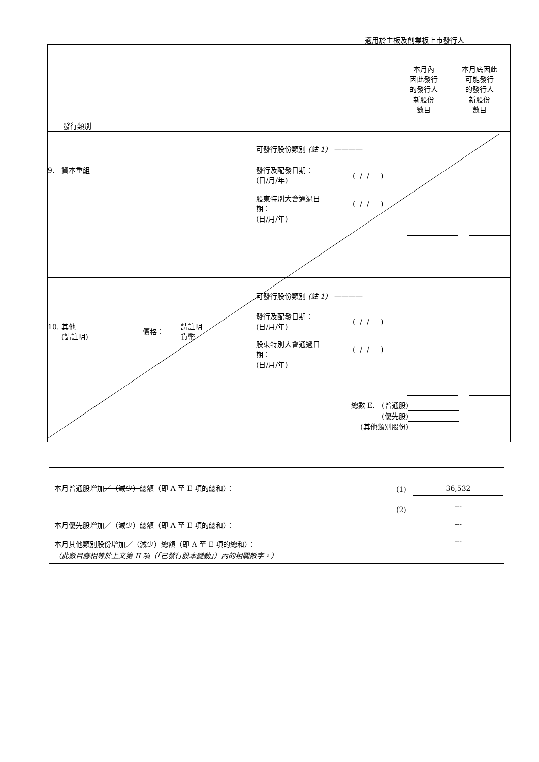適用於主板及創業板上市發行人
本月內
因此發行
的發行人
新股份
數目
本月底因此
可能發行
的發行人
新股份
數目
發行類別
9. 資本重組
可發行股份類別 (註 1) ————
發行及配發日期：
(日/月/年)
( / / )
股東特別大會通過日
期：
(日/月/年)
( / / )
10. 其他
(請註明)
價格：
請註明
貨幣
可發行股份類別 (註 1) ————
發行及配發日期：
(日/月/年)
( / / )
股東特別大會通過日
期：
(日/月/年)
( / / )
總數 E. (普通股)
(優先股)
(其他類別股份)
本月普通股增加／（減少）總額（即 A 至 E 項的總和）：
(1) 36,532
(2) ---
本月優先股增加／（減少）總額（即 A 至 E 項的總和）：
---
本月其他類別股份增加／（減少）總額（即 A 至 E 項的總和）：
---
（此數目應相等於上文第 II 項（「已發行股本變動」）內的相關數字。）